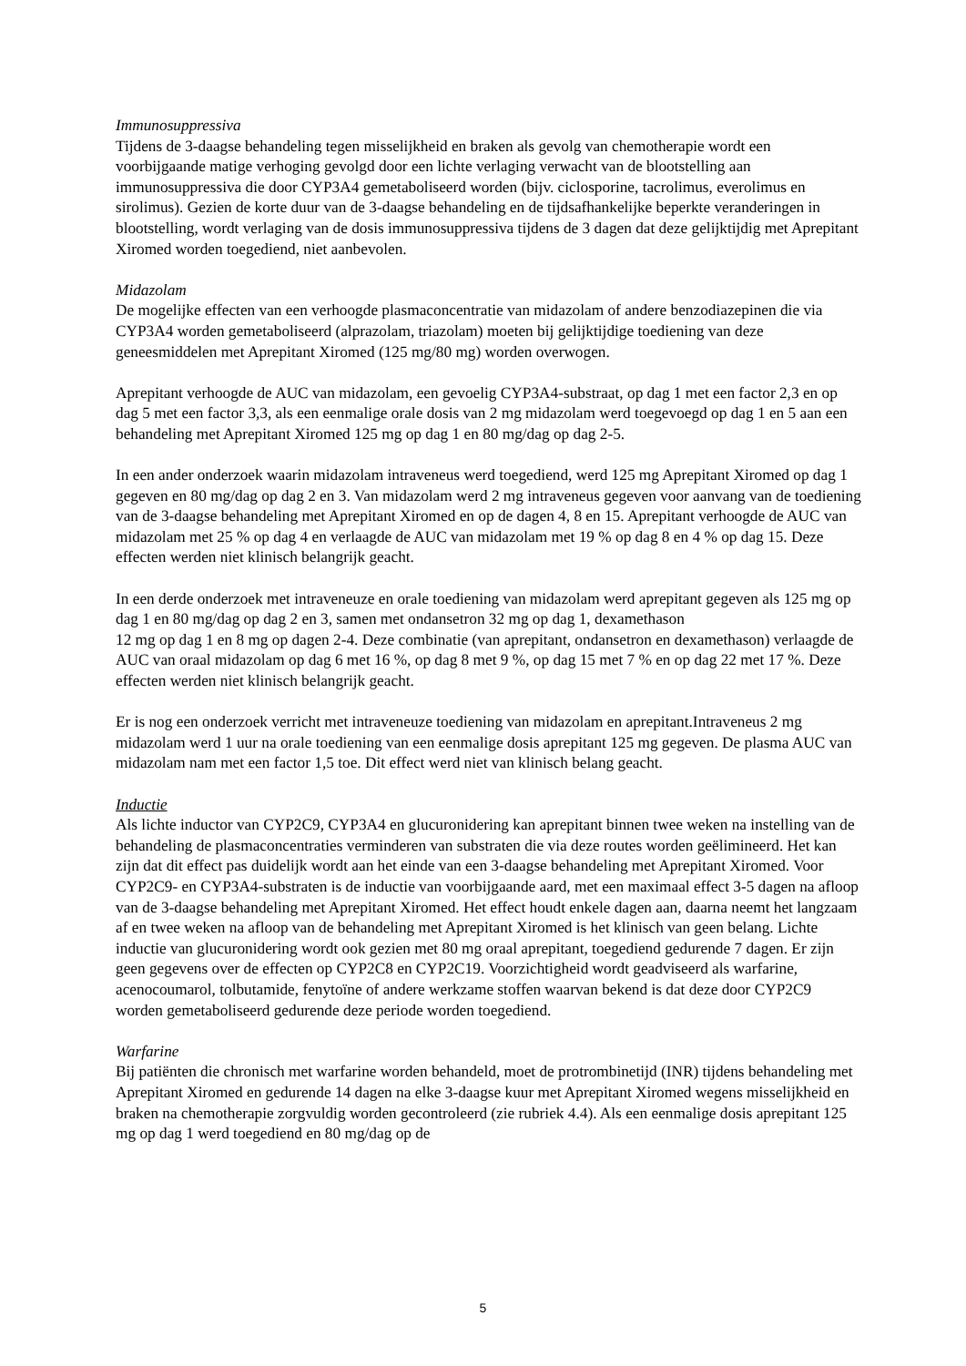Immunosuppressiva
Tijdens de 3-daagse behandeling tegen misselijkheid en braken als gevolg van chemotherapie wordt een voorbijgaande matige verhoging gevolgd door een lichte verlaging verwacht van de blootstelling aan immunosuppressiva die door CYP3A4 gemetaboliseerd worden (bijv. ciclosporine, tacrolimus, everolimus en sirolimus). Gezien de korte duur van de 3-daagse behandeling en de tijdsafhankelijke beperkte veranderingen in blootstelling, wordt verlaging van de dosis immunosuppressiva tijdens de 3 dagen dat deze gelijktijdig met Aprepitant Xiromed worden toegediend, niet aanbevolen.
Midazolam
De mogelijke effecten van een verhoogde plasmaconcentratie van midazolam of andere benzodiazepinen die via CYP3A4 worden gemetaboliseerd (alprazolam, triazolam) moeten bij gelijktijdige toediening van deze geneesmiddelen met Aprepitant Xiromed (125 mg/80 mg) worden overwogen.
Aprepitant verhoogde de AUC van midazolam, een gevoelig CYP3A4-substraat, op dag 1 met een factor 2,3 en op dag 5 met een factor 3,3, als een eenmalige orale dosis van 2 mg midazolam werd toegevoegd op dag 1 en 5 aan een behandeling met Aprepitant Xiromed 125 mg op dag 1 en 80 mg/dag op dag 2-5.
In een ander onderzoek waarin midazolam intraveneus werd toegediend, werd 125 mg Aprepitant Xiromed op dag 1 gegeven en 80 mg/dag op dag 2 en 3. Van midazolam werd 2 mg intraveneus gegeven voor aanvang van de toediening van de 3-daagse behandeling met Aprepitant Xiromed en op de dagen 4, 8 en 15. Aprepitant verhoogde de AUC van midazolam met 25 % op dag 4 en verlaagde de AUC van midazolam met 19 % op dag 8 en 4 % op dag 15. Deze effecten werden niet klinisch belangrijk geacht.
In een derde onderzoek met intraveneuze en orale toediening van midazolam werd aprepitant gegeven als 125 mg op dag 1 en 80 mg/dag op dag 2 en 3, samen met ondansetron 32 mg op dag 1, dexamethason
12 mg op dag 1 en 8 mg op dagen 2-4. Deze combinatie (van aprepitant, ondansetron en dexamethason) verlaagde de AUC van oraal midazolam op dag 6 met 16 %, op dag 8 met 9 %, op dag 15 met 7 % en op dag 22 met 17 %. Deze effecten werden niet klinisch belangrijk geacht.
Er is nog een onderzoek verricht met intraveneuze toediening van midazolam en aprepitant.Intraveneus 2 mg midazolam werd 1 uur na orale toediening van een eenmalige dosis aprepitant 125 mg gegeven. De plasma AUC van midazolam nam met een factor 1,5 toe. Dit effect werd niet van klinisch belang geacht.
Inductie
Als lichte inductor van CYP2C9, CYP3A4 en glucuronidering kan aprepitant binnen twee weken na instelling van de behandeling de plasmaconcentraties verminderen van substraten die via deze routes worden geëlimineerd. Het kan zijn dat dit effect pas duidelijk wordt aan het einde van een 3-daagse behandeling met Aprepitant Xiromed. Voor CYP2C9- en CYP3A4-substraten is de inductie van voorbijgaande aard, met een maximaal effect 3-5 dagen na afloop van de 3-daagse behandeling met Aprepitant Xiromed. Het effect houdt enkele dagen aan, daarna neemt het langzaam af en twee weken na afloop van de behandeling met Aprepitant Xiromed is het klinisch van geen belang. Lichte inductie van glucuronidering wordt ook gezien met 80 mg oraal aprepitant, toegediend gedurende 7 dagen. Er zijn geen gegevens over de effecten op CYP2C8 en CYP2C19. Voorzichtigheid wordt geadviseerd als warfarine, acenocoumarol, tolbutamide, fenytoïne of andere werkzame stoffen waarvan bekend is dat deze door CYP2C9 worden gemetaboliseerd gedurende deze periode worden toegediend.
Warfarine
Bij patiënten die chronisch met warfarine worden behandeld, moet de protrombinetijd (INR) tijdens behandeling met Aprepitant Xiromed en gedurende 14 dagen na elke 3-daagse kuur met Aprepitant Xiromed wegens misselijkheid en braken na chemotherapie zorgvuldig worden gecontroleerd (zie rubriek 4.4). Als een eenmalige dosis aprepitant 125 mg op dag 1 werd toegediend en 80 mg/dag op de
5